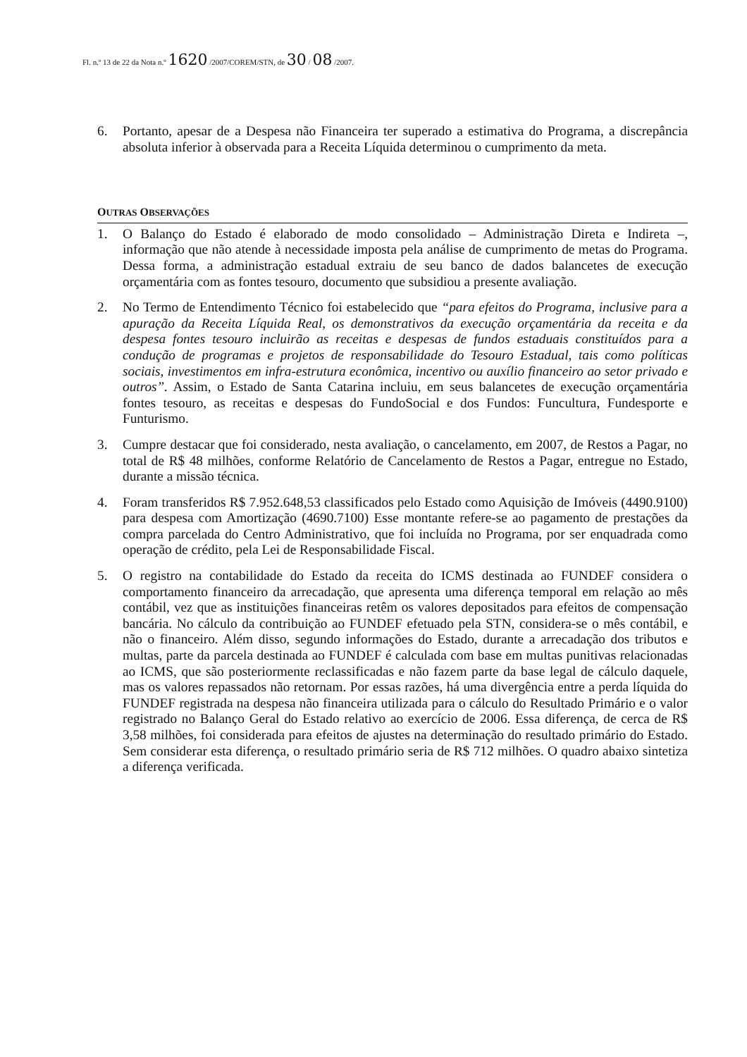Fl. n.º 13 de 22 da Nota n.º 1620 /2007/COREM/STN, de 30 / 08 /2007.
6. Portanto, apesar de a Despesa não Financeira ter superado a estimativa do Programa, a discrepância absoluta inferior à observada para a Receita Líquida determinou o cumprimento da meta.
OUTRAS OBSERVAÇÕES
1. O Balanço do Estado é elaborado de modo consolidado – Administração Direta e Indireta –, informação que não atende à necessidade imposta pela análise de cumprimento de metas do Programa. Dessa forma, a administração estadual extraiu de seu banco de dados balancetes de execução orçamentária com as fontes tesouro, documento que subsidiou a presente avaliação.
2. No Termo de Entendimento Técnico foi estabelecido que “para efeitos do Programa, inclusive para a apuração da Receita Líquida Real, os demonstrativos da execução orçamentária da receita e da despesa fontes tesouro incluirão as receitas e despesas de fundos estaduais constituídos para a condução de programas e projetos de responsabilidade do Tesouro Estadual, tais como políticas sociais, investimentos em infra-estrutura econômica, incentivo ou auxílio financeiro ao setor privado e outros”. Assim, o Estado de Santa Catarina incluiu, em seus balancetes de execução orçamentária fontes tesouro, as receitas e despesas do FundoSocial e dos Fundos: Funcultura, Fundesporte e Funturismo.
3. Cumpre destacar que foi considerado, nesta avaliação, o cancelamento, em 2007, de Restos a Pagar, no total de R$ 48 milhões, conforme Relatório de Cancelamento de Restos a Pagar, entregue no Estado, durante a missão técnica.
4. Foram transferidos R$ 7.952.648,53 classificados pelo Estado como Aquisição de Imóveis (4490.9100) para despesa com Amortização (4690.7100) Esse montante refere-se ao pagamento de prestações da compra parcelada do Centro Administrativo, que foi incluída no Programa, por ser enquadrada como operação de crédito, pela Lei de Responsabilidade Fiscal.
5. O registro na contabilidade do Estado da receita do ICMS destinada ao FUNDEF considera o comportamento financeiro da arrecadação, que apresenta uma diferença temporal em relação ao mês contábil, vez que as instituições financeiras retêm os valores depositados para efeitos de compensação bancária. No cálculo da contribuição ao FUNDEF efetuado pela STN, considera-se o mês contábil, e não o financeiro. Além disso, segundo informações do Estado, durante a arrecadação dos tributos e multas, parte da parcela destinada ao FUNDEF é calculada com base em multas punitivas relacionadas ao ICMS, que são posteriormente reclassificadas e não fazem parte da base legal de cálculo daquele, mas os valores repassados não retornam. Por essas razões, há uma divergência entre a perda líquida do FUNDEF registrada na despesa não financeira utilizada para o cálculo do Resultado Primário e o valor registrado no Balanço Geral do Estado relativo ao exercício de 2006. Essa diferença, de cerca de R$ 3,58 milhões, foi considerada para efeitos de ajustes na determinação do resultado primário do Estado. Sem considerar esta diferença, o resultado primário seria de R$ 712 milhões. O quadro abaixo sintetiza a diferença verificada.